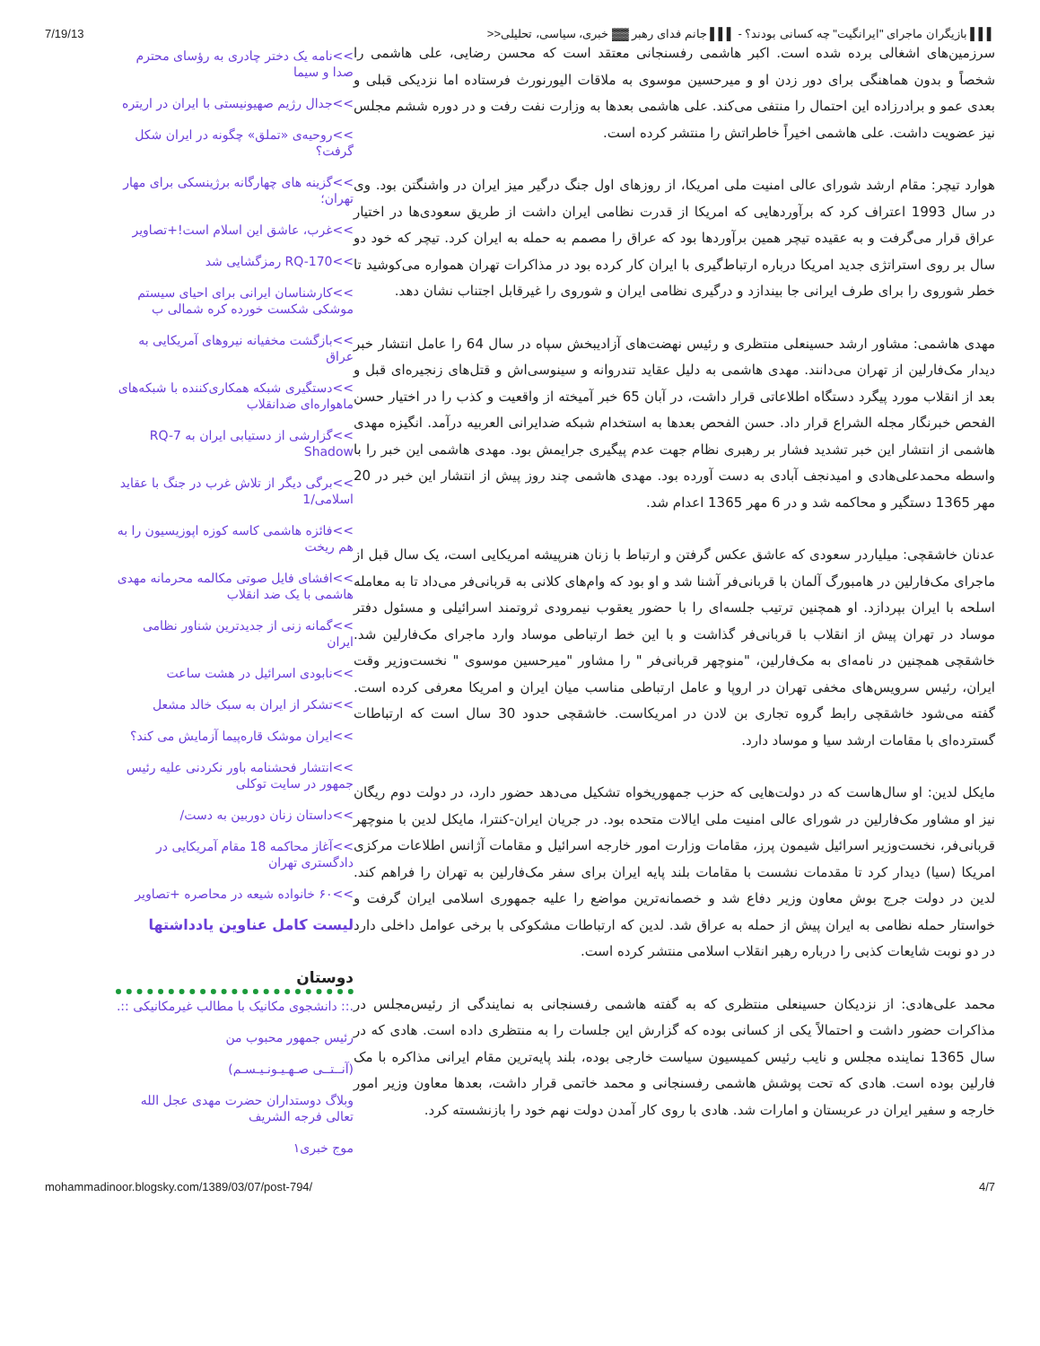7/19/13 ▌▌▌ بازیگران ماجرای "ایرانگیت" چه کسانی بودند؟ - ▌▌▌ جانم فدای رهبر ▓▓ خبری، سیاسی، تحلیلی<<
سرزمین‌های اشغالی برده شده است. اکبر هاشمی رفسنجانی معتقد است که محسن رضایی، علی هاشمی را شخصاً و بدون هماهنگی برای دور زدن او و میرحسین موسوی به ملاقات الیورنورث فرستاده اما نزدیکی قبلی و بعدی عمو و برادرزاده این احتمال را منتفی می‌کند. علی هاشمی بعدها به وزارت نفت رفت و در دوره ششم مجلس نیز عضویت داشت. علی هاشمی اخیراً خاطراتش را منتشر کرده است.
هوارد تیچر: مقام ارشد شورای عالی امنیت ملی امریکا، از روزهای اول جنگ درگیر میز ایران در واشنگتن بود. وی در سال 1993 اعتراف کرد که برآوردهایی که امریکا از قدرت نظامی ایران داشت از طریق سعودی‌ها در اختیار عراق قرار می‌گرفت و به عقیده تیچر همین برآوردها بود که عراق را مصمم به حمله به ایران کرد. تیچر که خود دو سال بر روی استراتژی جدید امریکا درباره ارتباط‌گیری با ایران کار کرده بود در مذاکرات تهران همواره می‌کوشید تا خطر شوروی را برای طرف ایرانی جا بیندازد و درگیری نظامی ایران و شوروی را غیرقابل اجتناب نشان دهد.
مهدی هاشمی: مشاور ارشد حسینعلی منتظری و رئیس نهضت‌های آزادیبخش سپاه در سال 64 را عامل انتشار خبر دیدار مک‌فارلین از تهران می‌دانند. مهدی هاشمی به دلیل عقاید تندروانه و سینوسی‌اش و قتل‌های زنجیره‌ای قبل و بعد از انقلاب مورد پیگرد دستگاه اطلاعاتی قرار داشت، در آبان 65 خبر آمیخته از واقعیت و کذب را در اختیار حسن الفحص خبرنگار مجله الشراع قرار داد. حسن الفحص بعدها به استخدام شبکه ضدایرانی العربیه درآمد. انگیزه مهدی هاشمی از انتشار این خبر تشدید فشار بر رهبری نظام جهت عدم پیگیری جرایمش بود. مهدی هاشمی این خبر را با واسطه محمدعلی‌هادی و امیدنجف آبادی به دست آورده بود. مهدی هاشمی چند روز پیش از انتشار این خبر در 20 مهر 1365 دستگیر و محاکمه شد و در 6 مهر 1365 اعدام شد.
عدنان خاشقچی: میلیاردر سعودی که عاشق عکس گرفتن و ارتباط با زنان هنرپیشه امریکایی است، یک سال قبل از ماجرای مک‌فارلین در هامبورگ آلمان با قربانی‌فر آشنا شد و او بود که وام‌های کلانی به قربانی‌فر می‌داد تا به معامله اسلحه با ایران بپردازد. او همچنین ترتیب جلسه‌ای را با حضور یعقوب نیمرودی ثروتمند اسرائیلی و مسئول دفتر موساد در تهران پیش از انقلاب با قربانی‌فر گذاشت و با این خط ارتباطی موساد وارد ماجرای مک‌فارلین شد. خاشقچی همچنین در نامه‌ای به مک‌فارلین، "منوچهر قربانی‌فر " را مشاور "میرحسین موسوی " نخست‌وزیر وقت ایران، رئیس سرویس‌های مخفی تهران در اروپا و عامل ارتباطی مناسب میان ایران و امریکا معرفی کرده است. گفته می‌شود خاشقچی رابط گروه تجاری بن لادن در امریکاست. خاشقچی حدود 30 سال است که ارتباطات گسترده‌ای با مقامات ارشد سیا و موساد دارد.
مایکل لدین: او سال‌هاست که در دولت‌هایی که حزب جمهوریخواه تشکیل می‌دهد حضور دارد، در دولت دوم ریگان نیز او مشاور مک‌فارلین در شورای عالی امنیت ملی ایالات متحده بود. در جریان ایران-کنترا، مایکل لدین با منوچهر قربانی‌فر، نخست‌وزیر اسرائیل شیمون پرز، مقامات وزارت امور خارجه اسرائیل و مقامات آژانس اطلاعات مرکزی امریکا (سیا) دیدار کرد تا مقدمات نشست با مقامات بلند پایه ایران برای سفر مک‌فارلین به تهران را فراهم کند. لدین در دولت جرج بوش معاون وزیر دفاع شد و خصمانه‌ترین مواضع را علیه جمهوری اسلامی ایران گرفت و خواستار حمله نظامی به ایران پیش از حمله به عراق شد. لدین که ارتباطات مشکوکی با برخی عوامل داخلی دارد در دو نوبت شایعات کذبی را درباره رهبر انقلاب اسلامی منتشر کرده است.
محمد علی‌هادی: از نزدیکان حسینعلی منتظری که به گفته هاشمی رفسنجانی به نمایندگی از رئیس‌مجلس در مذاکرات حضور داشت و احتمالاً یکی از کسانی بوده که گزارش این جلسات را به منتظری داده است. هادی که در سال 1365 نماینده مجلس و نایب رئیس کمیسیون سیاست خارجی بوده، بلند پایه‌ترین مقام ایرانی مذاکره با مک فارلین بوده است. هادی که تحت پوشش هاشمی رفسنجانی و محمد خاتمی قرار داشت، بعدها معاون وزیر امور خارجه و سفیر ایران در عربستان و امارات شد. هادی با روی کار آمدن دولت نهم خود را بازنشسته کرد.
>>نامه یک دختر چادری به رؤسای محترم صدا و سیما
>>جدال رژیم صهیونیستی با ایران در اریتره
>>روحیه‌ی «تملق» چگونه در ایران شکل گرفت؟
>>گزینه های چهارگانه برژینسکی برای مهار تهران؛
>>غرب، عاشق این اسلام است!+تصاویر
>>RQ-170 رمزگشایی شد
>>کارشناسان ایرانی برای احیای سیستم موشکی شکست خورده کره شمالی ب
>>بازگشت مخفیانه نیروهای آمریکایی به عراق
>>دستگیری شبکه همکاری‌کننده با شبکه‌های ماهواره‌ای ضدانقلاب
>>گزارشی از دستیابی ایران به RQ-7 Shadow
>>برگی دیگر از تلاش غرب در جنگ با عقاید اسلامی/1
>>فائزه هاشمی کاسه کوزه اپوزیسیون را به هم ریخت
>>افشای فایل صوتی مکالمه محرمانه مهدی هاشمی با یک ضد انقلاب
>>گمانه زنی از جدیدترین شناور نظامی ایران
>>نابودی اسرائیل در هشت ساعت
>>تشکر از ایران به سبک خالد مشعل
>>ایران موشک قاره‌پیما آزمایش می کند؟
>>انتشار فحشنامه باور نکردنی علیه رئیس جمهور در سایت توکلی
>>داستان زنان دوربین به دست/
>>آغاز محاکمه 18 مقام آمریکایی در دادگستری تهران
>>۶۰ خانواده شیعه در محاصره +تصاویر
لیست کامل عناوین یادداشتها
دوستان
.:: دانشجوی مکانیک با مطالب غیرمکانیکی ::.
رئیس جمهور محبوب من
(آنــتــی صـهـیـونـیـسـم)
وبلاگ دوستداران حضرت مهدی عجل الله تعالی فرجه الشریف
موج خبری۱
mohammadinoor.blogsky.com/1389/03/07/post-794/ 4/7